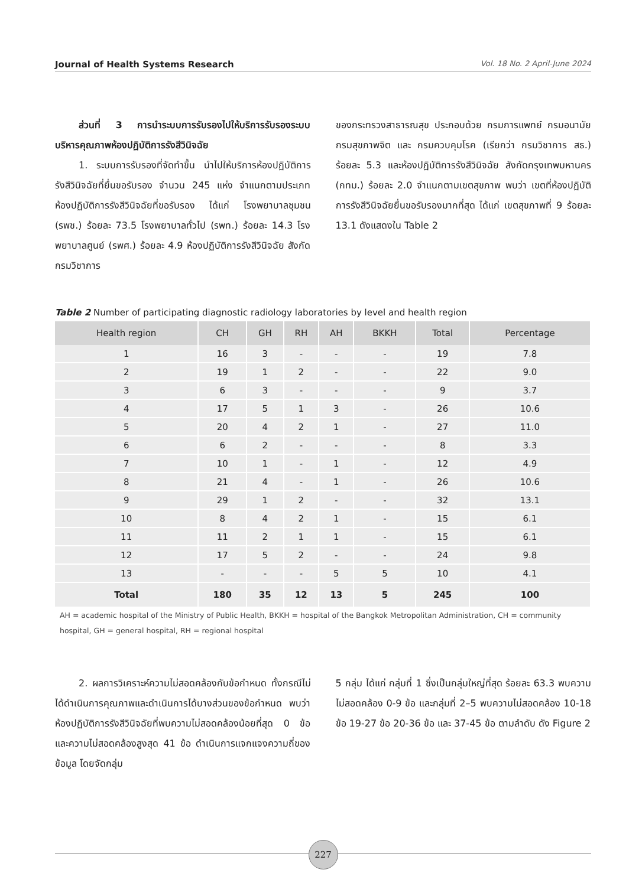Journal of Health Systems Research Vol. 18 No. 2 April-June 2024
ส่วนที่ 3 การนำระบบการรับรองไปให้บริการรับรองระบบบริหารคุณภาพห้องปฏิบัติการรังสีวินิจฉัย
1. ระบบการรับรองที่จัดทำขึ้น นำไปให้บริการห้องปฏิบัติการรังสีวินิจฉัยที่ยื่นขอรับรอง จำนวน 245 แห่ง จำแนกตามประเภทห้องปฏิบัติการรังสีวินิจฉัยที่ขอรับรอง ได้แก่ โรงพยาบาลชุมชน (รพช.) ร้อยละ 73.5 โรงพยาบาลทั่วไป (รพท.) ร้อยละ 14.3 โรงพยาบาลศูนย์ (รพศ.) ร้อยละ 4.9 ห้องปฏิบัติการรังสีวินิจฉัย สังกัดกรมวิชาการ
ของกระทรวงสาธารณสุข ประกอบด้วย กรมการแพทย์ กรมอนามัย กรมสุขภาพจิต และ กรมควบคุมโรค (เรียกว่า กรมวิชาการ สธ.) ร้อยละ 5.3 และห้องปฏิบัติการรังสีวินิจฉัย สังกัดกรุงเทพมหานคร (กทม.) ร้อยละ 2.0 จำแนกตามเขตสุขภาพ พบว่า เขตที่ห้องปฏิบัติการรังสีวินิจฉัยยื่นขอรับรองมากที่สุด ได้แก่ เขตสุขภาพที่ 9 ร้อยละ 13.1 ดังแสดงใน Table 2
Table 2 Number of participating diagnostic radiology laboratories by level and health region
| Health region | CH | GH | RH | AH | BKKH | Total | Percentage |
| --- | --- | --- | --- | --- | --- | --- | --- |
| 1 | 16 | 3 | - | - | - | 19 | 7.8 |
| 2 | 19 | 1 | 2 | - | - | 22 | 9.0 |
| 3 | 6 | 3 | - | - | - | 9 | 3.7 |
| 4 | 17 | 5 | 1 | 3 | - | 26 | 10.6 |
| 5 | 20 | 4 | 2 | 1 | - | 27 | 11.0 |
| 6 | 6 | 2 | - | - | - | 8 | 3.3 |
| 7 | 10 | 1 | - | 1 | - | 12 | 4.9 |
| 8 | 21 | 4 | - | 1 | - | 26 | 10.6 |
| 9 | 29 | 1 | 2 | - | - | 32 | 13.1 |
| 10 | 8 | 4 | 2 | 1 | - | 15 | 6.1 |
| 11 | 11 | 2 | 1 | 1 | - | 15 | 6.1 |
| 12 | 17 | 5 | 2 | - | - | 24 | 9.8 |
| 13 | - | - | - | 5 | 5 | 10 | 4.1 |
| Total | 180 | 35 | 12 | 13 | 5 | 245 | 100 |
AH = academic hospital of the Ministry of Public Health, BKKH = hospital of the Bangkok Metropolitan Administration, CH = community hospital, GH = general hospital, RH = regional hospital
2. ผลการวิเคราะห์ความไม่สอดคล้องกับข้อกำหนด ทั้งกรณีไม่ได้ดำเนินการคุณภาพและดำเนินการได้บางส่วนของข้อกำหนด พบว่า ห้องปฏิบัติการรังสีวินิจฉัยที่พบความไม่สอดคล้องน้อยที่สุด 0 ข้อ และความไม่สอดคล้องสูงสุด 41 ข้อ ดำเนินการแจกแจงความถี่ของข้อมูล โดยจัดกลุ่ม
5 กลุ่ม ได้แก่ กลุ่มที่ 1 ซึ่งเป็นกลุ่มใหญ่ที่สุด ร้อยละ 63.3 พบความไม่สอดคล้อง 0-9 ข้อ และกลุ่มที่ 2–5 พบความไม่สอดคล้อง 10-18 ข้อ 19-27 ข้อ 20-36 ข้อ และ 37-45 ข้อ ตามลำดับ ดัง Figure 2
227